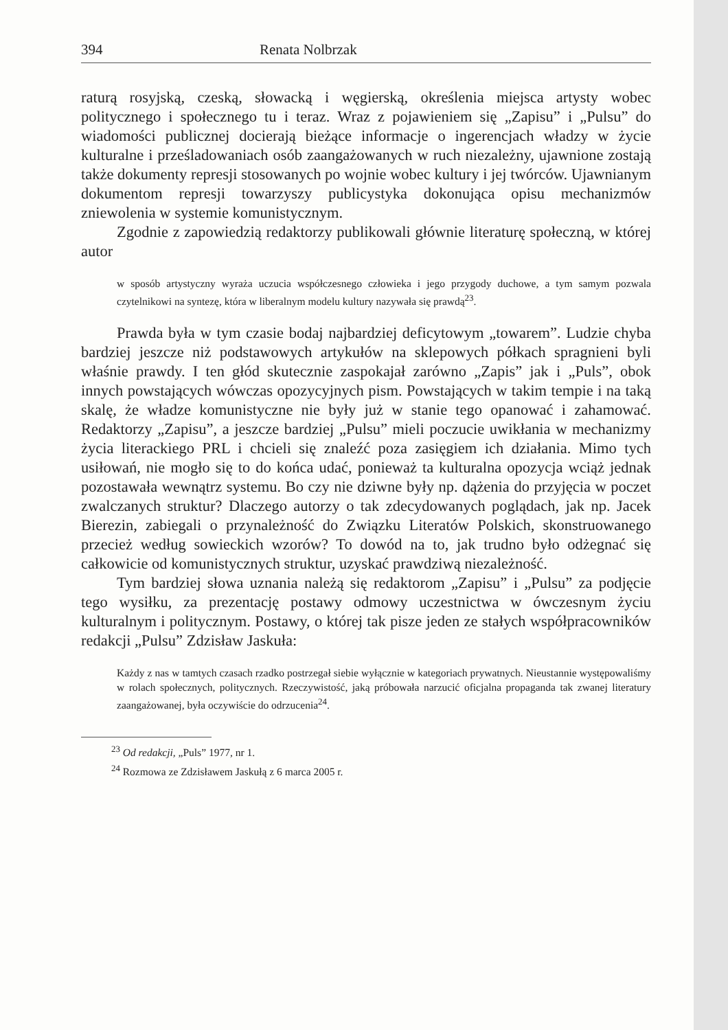394 Renata Nolbrzak
raturą rosyjską, czeską, słowacką i węgierską, określenia miejsca artysty wobec politycznego i społecznego tu i teraz. Wraz z pojawieniem się „Zapisu” i „Pulsu” do wiadomości publicznej docierają bieżące informacje o ingerencjach władzy w życie kulturalne i prześladowaniach osób zaangażowanych w ruch niezależny, ujawnione zostają także dokumenty represji stosowanych po wojnie wobec kultury i jej twórców. Ujawnianym dokumentom represji towarzyszy publicystyka dokonująca opisu mechanizmów zniewolenia w systemie komunistycznym.
Zgodnie z zapowiedzią redaktorzy publikowali głównie literaturę społeczną, w której autor
w sposób artystyczny wyraża uczucia współczesnego człowieka i jego przygody duchowe, a tym samym pozwala czytelnikowi na syntezę, która w liberalnym modelu kultury nazywała się prawdą<sup>23</sup>.
Prawda była w tym czasie bodaj najbardziej deficytowym „towarem”. Ludzie chyba bardziej jeszcze niż podstawowych artykułów na sklepowych półkach spragnieni byli właśnie prawdy. I ten głód skutecznie zaspokajał zarówno „Zapis” jak i „Puls”, obok innych powstających wówczas opozycyjnych pism. Powstających w takim tempie i na taką skalę, że władze komunistyczne nie były już w stanie tego opanować i zahamować. Redaktorzy „Zapisu”, a jeszcze bardziej „Pulsu” mieli poczucie uwikłania w mechanizmy życia literackiego PRL i chcieli się znaleźć poza zasięgiem ich działania. Mimo tych usiłowań, nie mogło się to do końca udać, ponieważ ta kulturalna opozycja wciąż jednak pozostawała wewnątrz systemu. Bo czy nie dziwne były np. dążenia do przyjęcia w poczet zwalczanych struktur? Dlaczego autorzy o tak zdecydowanych poglądach, jak np. Jacek Bierezin, zabiegali o przynależność do Związku Literatów Polskich, skonstruowanego przecież według sowieckich wzorów? To dowód na to, jak trudno było odżegnać się całkowicie od komunistycznych struktur, uzyskać prawdziwą niezależność.
Tym bardziej słowa uznania należą się redaktorom „Zapisu” i „Pulsu” za podjęcie tego wysiłku, za prezentację postawy odmowy uczestnictwa w ówczesnym życiu kulturalnym i politycznym. Postawy, o której tak pisze jeden ze stałych współpracowników redakcji „Pulsu” Zdzisław Jaskuła:
Każdy z nas w tamtych czasach rzadko postrzegał siebie wyłącznie w kategoriach prywatnych. Nieustannie występowaliśmy w rolach społecznych, politycznych. Rzeczywistość, jaką próbowała narzucić oficjalna propaganda tak zwanej literatury zaangażowanej, była oczywiście do odrzucenia<sup>24</sup>.
<sup>23</sup> Od redakcji, „Puls” 1977, nr 1.
<sup>24</sup> Rozmowa ze Zdzisławem Jaskułą z 6 marca 2005 r.